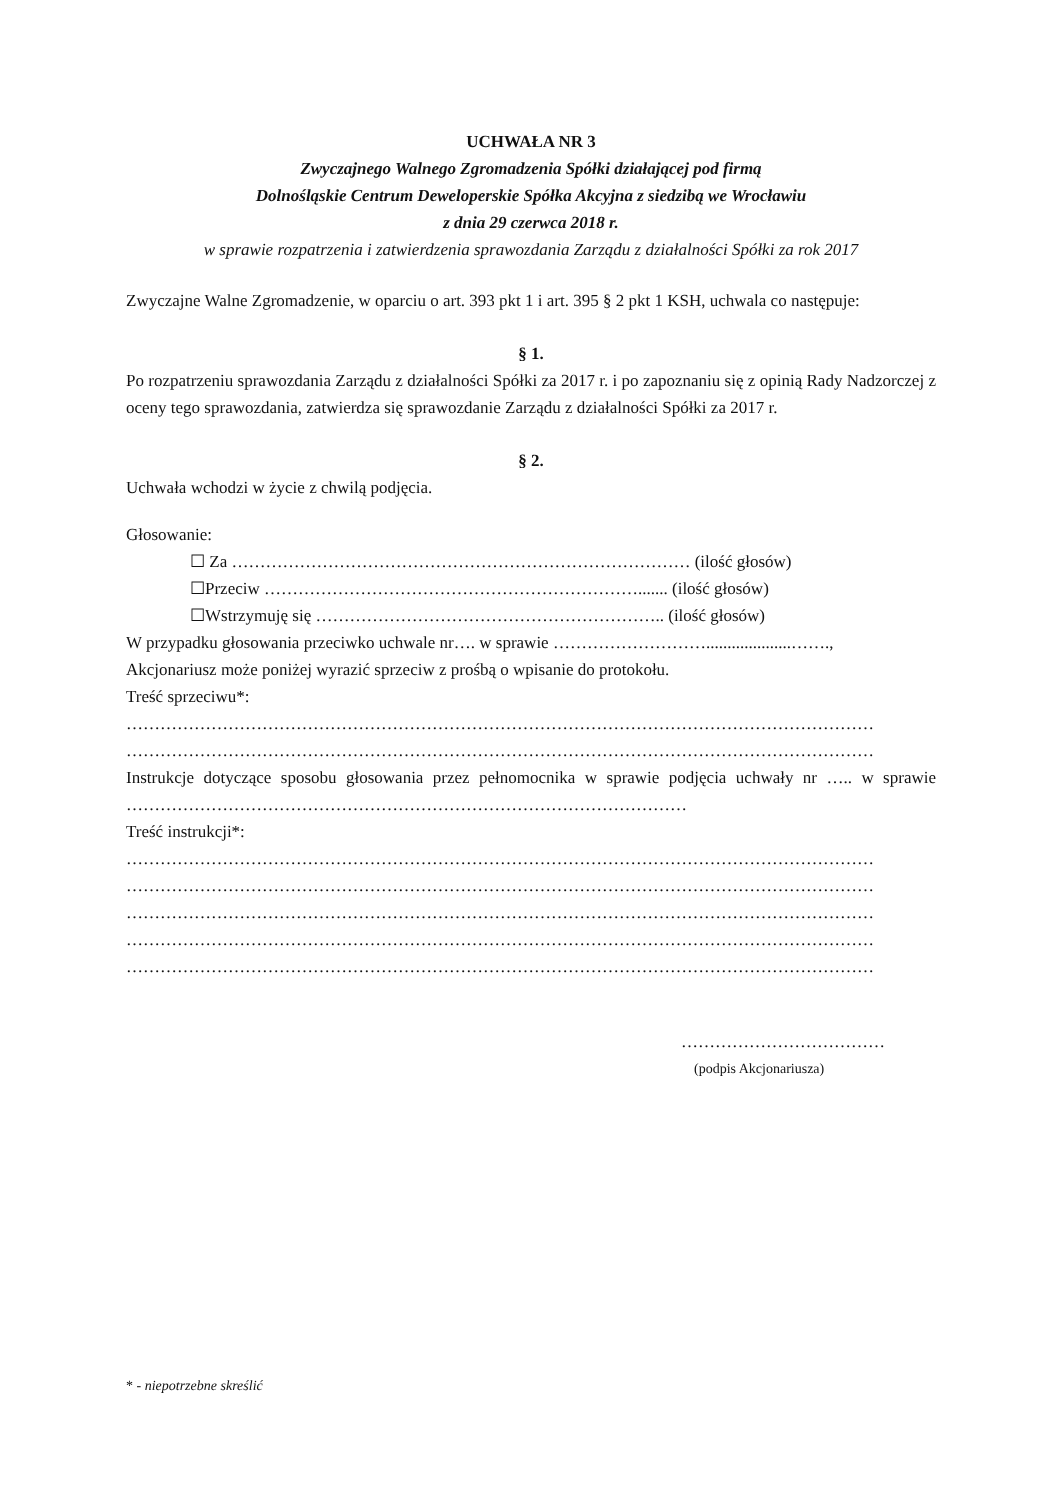UCHWAŁA NR 3
Zwyczajnego Walnego Zgromadzenia Spółki działającej pod firmą
Dolnośląskie Centrum Deweloperskie Spółka Akcyjna z siedzibą we Wrocławiu
z dnia 29 czerwca 2018 r.
w sprawie rozpatrzenia i zatwierdzenia sprawozdania Zarządu z działalności Spółki za rok 2017
Zwyczajne Walne Zgromadzenie, w oparciu o art. 393 pkt 1 i art. 395 § 2 pkt 1 KSH, uchwala co następuje:
§ 1.
Po rozpatrzeniu sprawozdania Zarządu z działalności Spółki za 2017 r. i po zapoznaniu się z opinią Rady Nadzorczej z oceny tego sprawozdania, zatwierdza się sprawozdanie Zarządu z działalności Spółki za 2017 r.
§ 2.
Uchwała wchodzi w życie z chwilą podjęcia.
Głosowanie:
☐ Za ……………………………………………………………………… (ilość głosów)
☐Przeciw …………………………………………………………....... (ilość głosów)
☐Wstrzymuję się …………………………………………………….. (ilość głosów)
W przypadku głosowania przeciwko uchwale nr…. w sprawie ………………………....................…….,
Akcjonariusz może poniżej wyrazić sprzeciw z prośbą o wpisanie do protokołu.
Treść sprzeciwu*:
……………………………………………………………………………………………………………………
……………………………………………………………………………………………………………………
Instrukcje dotyczące sposobu głosowania przez pełnomocnika w sprawie podjęcia uchwały nr ….. w sprawie ………………………………………………………………………………………
Treść instrukcji*:
……………………………………………………………………………………………………………………
……………………………………………………………………………………………………………………
……………………………………………………………………………………………………………………
……………………………………………………………………………………………………………………
……………………………………………………………………………………………………………………
………………………………
(podpis Akcjonariusza)
* - niepotrzebne skreślić